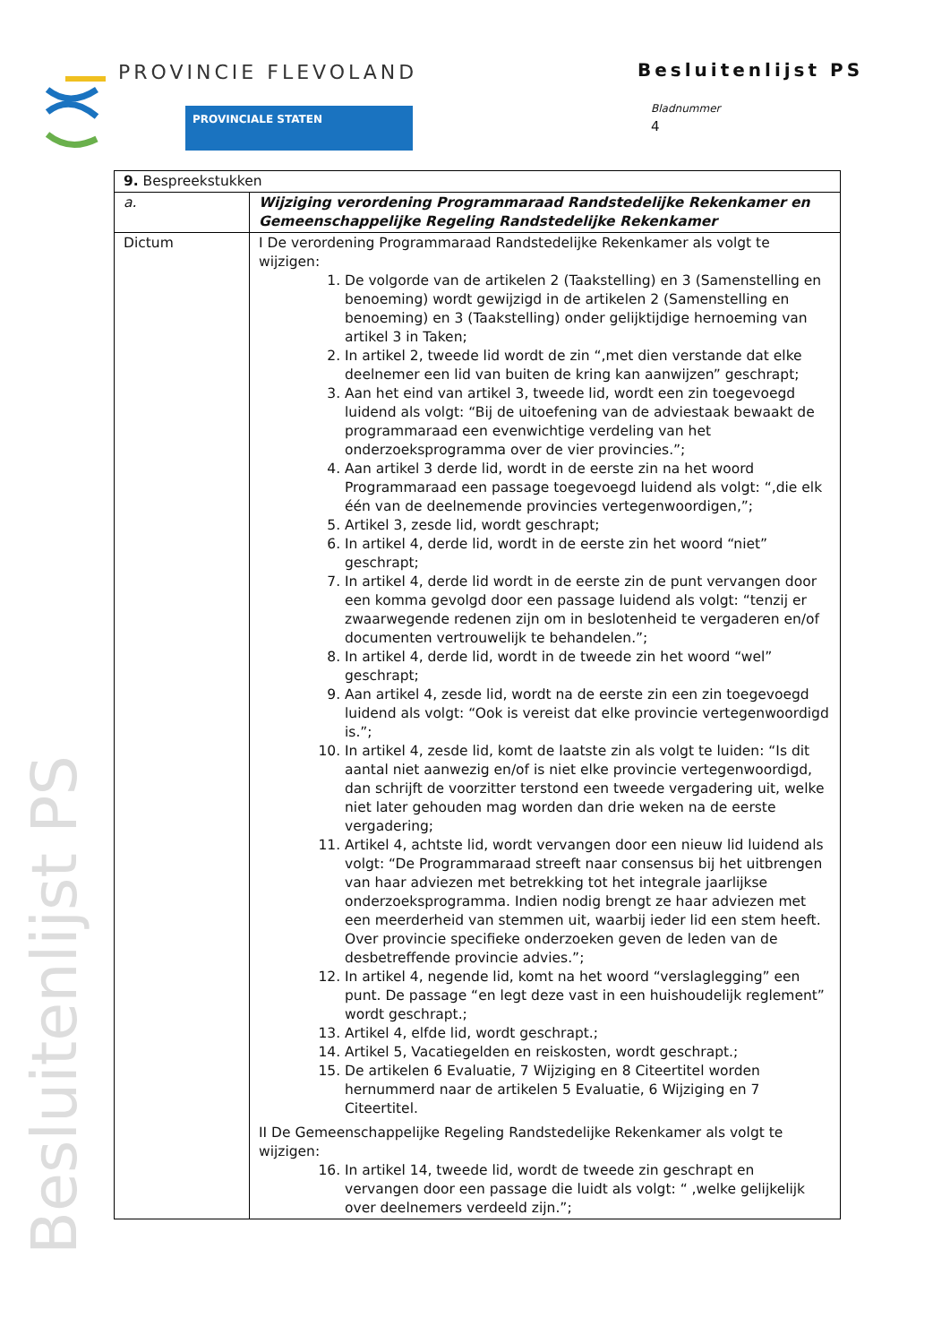PROVINCIE FLEVOLAND
PROVINCIALE STATEN
Besluitenlijst PS
Bladnummer
4
Besluitenlijst PS
| 9. Bespreekstukken | |
| a. | Wijziging verordening Programmaraad Randstedelijke Rekenkamer en Gemeenschappelijke Regeling Randstedelijke Rekenkamer |
| Dictum | I De verordening Programmaraad Randstedelijke Rekenkamer als volgt te wijzigen: 1. De volgorde van de artikelen 2 (Taakstelling) en 3 (Samenstelling en benoeming) wordt gewijzigd in de artikelen 2 (Samenstelling en benoeming) en 3 (Taakstelling) onder gelijktijdige hernoeming van artikel 3 in Taken; 2. In artikel 2, tweede lid wordt de zin “,met dien verstande dat elke deelnemer een lid van buiten de kring kan aanwijzen” geschrapt; 3. Aan het eind van artikel 3, tweede lid, wordt een zin toegevoegd luidend als volgt: “Bij de uitoefening van de adviestaak bewaakt de programmaraad een evenwichtige verdeling van het onderzoeksprogramma over de vier provincies.”; 4. Aan artikel 3 derde lid, wordt in de eerste zin na het woord Programmaraad een passage toegevoegd luidend als volgt: “,die elk één van de deelnemende provincies vertegenwoordigen,”; 5. Artikel 3, zesde lid, wordt geschrapt; 6. In artikel 4, derde lid, wordt in de eerste zin het woord “niet” geschrapt; 7. In artikel 4, derde lid wordt in de eerste zin de punt vervangen door een komma gevolgd door een passage luidend als volgt: “tenzij er zwaarwegende redenen zijn om in beslotenheid te vergaderen en/of documenten vertrouwelijk te behandelen.”; 8. In artikel 4, derde lid, wordt in de tweede zin het woord “wel” geschrapt; 9. Aan artikel 4, zesde lid, wordt na de eerste zin een zin toegevoegd luidend als volgt: “Ook is vereist dat elke provincie vertegenwoordigd is.”; 10. In artikel 4, zesde lid, komt de laatste zin als volgt te luiden: “Is dit aantal niet aanwezig en/of is niet elke provincie vertegenwoordigd, dan schrijft de voorzitter terstond een tweede vergadering uit, welke niet later gehouden mag worden dan drie weken na de eerste vergadering; 11. Artikel 4, achtste lid, wordt vervangen door een nieuw lid luidend als volgt: “De Programmaraad streeft naar consensus bij het uitbrengen van haar adviezen met betrekking tot het integrale jaarlijkse onderzoeksprogramma. Indien nodig brengt ze haar adviezen met een meerderheid van stemmen uit, waarbij ieder lid een stem heeft. Over provincie specifieke onderzoeken geven de leden van de desbetreffende provincie advies.”; 12. In artikel 4, negende lid, komt na het woord “verslaglegging” een punt. De passage “en legt deze vast in een huishoudelijk reglement” wordt geschrapt.; 13. Artikel 4, elfde lid, wordt geschrapt.; 14. Artikel 5, Vacatiegelden en reiskosten, wordt geschrapt.; 15. De artikelen 6 Evaluatie, 7 Wijziging en 8 Citeertitel worden hernummerd naar de artikelen 5 Evaluatie, 6 Wijziging en 7 Citeertitel. II De Gemeenschappelijke Regeling Randstedelijke Rekenkamer als volgt te wijzigen: 16. In artikel 14, tweede lid, wordt de tweede zin geschrapt en vervangen door een passage die luidt als volgt: “ ,welke gelijkelijk over deelnemers verdeeld zijn.”; |